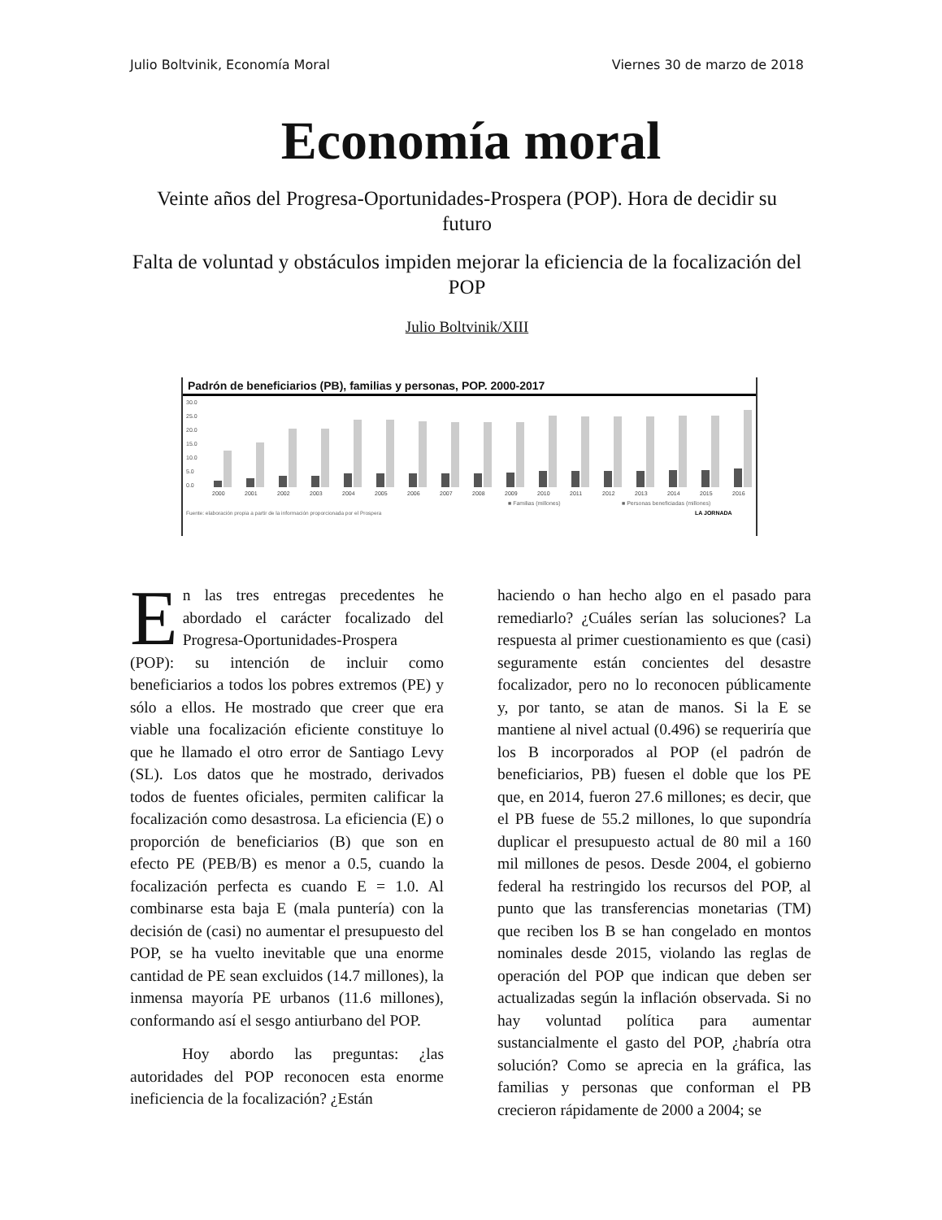Julio Boltvinik, Economía Moral Viernes 30 de marzo de 2018
Economía moral
Veinte años del Progresa-Oportunidades-Prospera (POP). Hora de decidir su futuro
Falta de voluntad y obstáculos impiden mejorar la eficiencia de la focalización del POP
Julio Boltvinik/XIII
Padrón de beneficiarios (PB), familias y personas, POP. 2000-2017
30.0
25.0
20.0
15.0
10.0
5.0
0.0
2000
2001
2002
2003
2004
2005
2006
2007
2008
2009
2010
2011
2012
2013
2014
2015
2016
■ Familias (millones)
■ Personas beneficiadas (millones)
Fuente: elaboración propia a partir de la información proporcionada por el Prospera
LA JORNADA
En las tres entregas precedentes he abordado el carácter focalizado del Progresa-Oportunidades-Prospera (POP): su intención de incluir como beneficiarios a todos los pobres extremos (PE) y sólo a ellos. He mostrado que creer que era viable una focalización eficiente constituye lo que he llamado el otro error de Santiago Levy (SL). Los datos que he mostrado, derivados todos de fuentes oficiales, permiten calificar la focalización como desastrosa. La eficiencia (E) o proporción de beneficiarios (B) que son en efecto PE (PEB/B) es menor a 0.5, cuando la focalización perfecta es cuando E = 1.0. Al combinarse esta baja E (mala puntería) con la decisión de (casi) no aumentar el presupuesto del POP, se ha vuelto inevitable que una enorme cantidad de PE sean excluidos (14.7 millones), la inmensa mayoría PE urbanos (11.6 millones), conformando así el sesgo antiurbano del POP.
Hoy abordo las preguntas: ¿las autoridades del POP reconocen esta enorme ineficiencia de la focalización? ¿Están
haciendo o han hecho algo en el pasado para remediarlo? ¿Cuáles serían las soluciones? La respuesta al primer cuestionamiento es que (casi) seguramente están concientes del desastre focalizador, pero no lo reconocen públicamente y, por tanto, se atan de manos. Si la E se mantiene al nivel actual (0.496) se requeriría que los B incorporados al POP (el padrón de beneficiarios, PB) fuesen el doble que los PE que, en 2014, fueron 27.6 millones; es decir, que el PB fuese de 55.2 millones, lo que supondría duplicar el presupuesto actual de 80 mil a 160 mil millones de pesos. Desde 2004, el gobierno federal ha restringido los recursos del POP, al punto que las transferencias monetarias (TM) que reciben los B se han congelado en montos nominales desde 2015, violando las reglas de operación del POP que indican que deben ser actualizadas según la inflación observada. Si no hay voluntad política para aumentar sustancialmente el gasto del POP, ¿habría otra solución? Como se aprecia en la gráfica, las familias y personas que conforman el PB crecieron rápidamente de 2000 a 2004; se